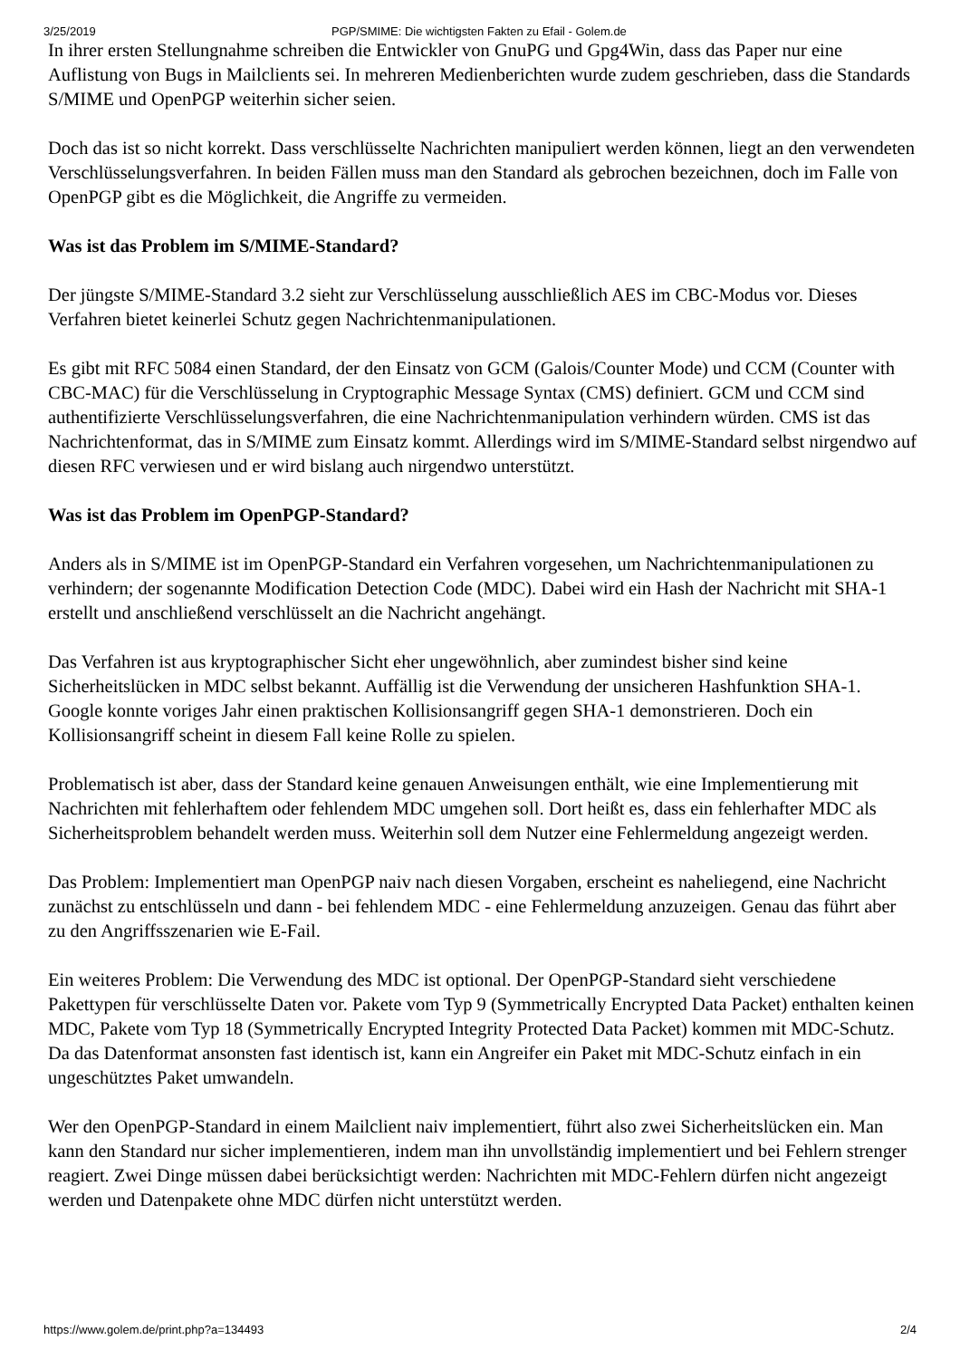3/25/2019 PGP/SMIME: Die wichtigsten Fakten zu Efail - Golem.de
In ihrer ersten Stellungnahme schreiben die Entwickler von GnuPG und Gpg4Win, dass das Paper nur eine Auflistung von Bugs in Mailclients sei. In mehreren Medienberichten wurde zudem geschrieben, dass die Standards S/MIME und OpenPGP weiterhin sicher seien.
Doch das ist so nicht korrekt. Dass verschlüsselte Nachrichten manipuliert werden können, liegt an den verwendeten Verschlüsselungsverfahren. In beiden Fällen muss man den Standard als gebrochen bezeichnen, doch im Falle von OpenPGP gibt es die Möglichkeit, die Angriffe zu vermeiden.
Was ist das Problem im S/MIME-Standard?
Der jüngste S/MIME-Standard 3.2 sieht zur Verschlüsselung ausschließlich AES im CBC-Modus vor. Dieses Verfahren bietet keinerlei Schutz gegen Nachrichtenmanipulationen.
Es gibt mit RFC 5084 einen Standard, der den Einsatz von GCM (Galois/Counter Mode) und CCM (Counter with CBC-MAC) für die Verschlüsselung in Cryptographic Message Syntax (CMS) definiert. GCM und CCM sind authentifizierte Verschlüsselungsverfahren, die eine Nachrichtenmanipulation verhindern würden. CMS ist das Nachrichtenformat, das in S/MIME zum Einsatz kommt. Allerdings wird im S/MIME-Standard selbst nirgendwo auf diesen RFC verwiesen und er wird bislang auch nirgendwo unterstützt.
Was ist das Problem im OpenPGP-Standard?
Anders als in S/MIME ist im OpenPGP-Standard ein Verfahren vorgesehen, um Nachrichtenmanipulationen zu verhindern; der sogenannte Modification Detection Code (MDC). Dabei wird ein Hash der Nachricht mit SHA-1 erstellt und anschließend verschlüsselt an die Nachricht angehängt.
Das Verfahren ist aus kryptographischer Sicht eher ungewöhnlich, aber zumindest bisher sind keine Sicherheitslücken in MDC selbst bekannt. Auffällig ist die Verwendung der unsicheren Hashfunktion SHA-1. Google konnte voriges Jahr einen praktischen Kollisionsangriff gegen SHA-1 demonstrieren. Doch ein Kollisionsangriff scheint in diesem Fall keine Rolle zu spielen.
Problematisch ist aber, dass der Standard keine genauen Anweisungen enthält, wie eine Implementierung mit Nachrichten mit fehlerhaftem oder fehlendem MDC umgehen soll. Dort heißt es, dass ein fehlerhafter MDC als Sicherheitsproblem behandelt werden muss. Weiterhin soll dem Nutzer eine Fehlermeldung angezeigt werden.
Das Problem: Implementiert man OpenPGP naiv nach diesen Vorgaben, erscheint es naheliegend, eine Nachricht zunächst zu entschlüsseln und dann - bei fehlendem MDC - eine Fehlermeldung anzuzeigen. Genau das führt aber zu den Angriffsszenarien wie E-Fail.
Ein weiteres Problem: Die Verwendung des MDC ist optional. Der OpenPGP-Standard sieht verschiedene Pakettypen für verschlüsselte Daten vor. Pakete vom Typ 9 (Symmetrically Encrypted Data Packet) enthalten keinen MDC, Pakete vom Typ 18 (Symmetrically Encrypted Integrity Protected Data Packet) kommen mit MDC-Schutz. Da das Datenformat ansonsten fast identisch ist, kann ein Angreifer ein Paket mit MDC-Schutz einfach in ein ungeschütztes Paket umwandeln.
Wer den OpenPGP-Standard in einem Mailclient naiv implementiert, führt also zwei Sicherheitslücken ein. Man kann den Standard nur sicher implementieren, indem man ihn unvollständig implementiert und bei Fehlern strenger reagiert. Zwei Dinge müssen dabei berücksichtigt werden: Nachrichten mit MDC-Fehlern dürfen nicht angezeigt werden und Datenpakete ohne MDC dürfen nicht unterstützt werden.
https://www.golem.de/print.php?a=134493 2/4